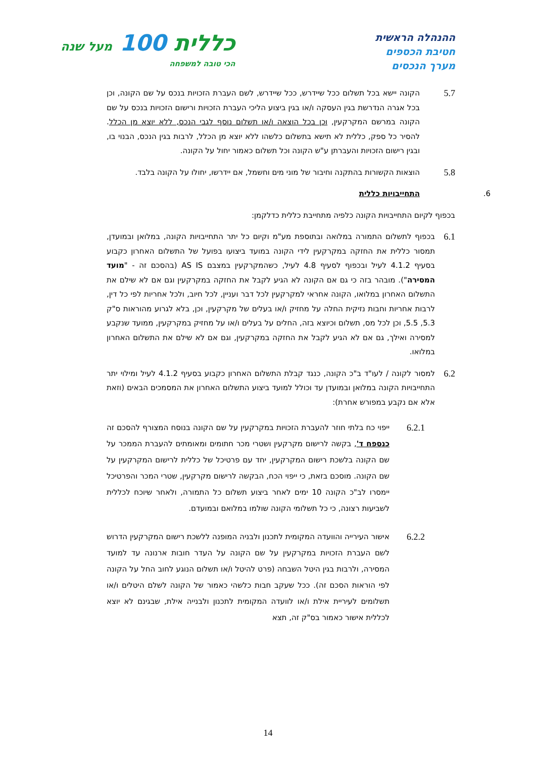ההנהלה הראשית
חטיבת הכספים
מערך הנכסים
כללית 100 מעל שנה
הכי טובה למשפחה
5.7
הקונה יישא בכל תשלום ככל שיידרש, ככל שיידרש, לשם העברת הזכויות בנכס על שם הקונה, וכן בכל אגרה הנדרשת בגין העסקה ו/או בגין ביצוע הליכי העברת הזכויות ורישום הזכויות בנכס על שם הקונה במרשם המקרקעין, וכן בכל הוצאה ו/או תשלום נוסף לגבי הנכס, ללא יוצא מן הכלל. להסיר כל ספק, כללית לא תישא בתשלום כלשהו ללא יוצא מן הכלל, לרבות בגין הנכס, הבנוי בו, ובגין רישום הזכויות והעברתן ע"ש הקונה וכל תשלום כאמור יחול על הקונה.
5.8
הוצאות הקשורות בהתקנה וחיבור של מוני מים וחשמל, אם יידרשו, יחולו על הקונה בלבד.
6. התחייבויות כללית
בכפוף לקיום התחייבויות הקונה כלפיה מתחייבת כללית כדלקמן:
6.1
בכפוף לתשלום התמורה במלואה ובתוספת מע"מ וקיום כל יתר התחייבויות הקונה, במלואן ובמועדן, תמסור כללית את החזקה במקרקעין לידי הקונה במועד ביצועו בפועל של התשלום האחרון כקבוע בסעיף 4.1.2 לעיל ובכפוף לסעיף 4.8 לעיל, כשהמקרקעין במצבם AS IS (בהסכם זה - "מועד המסירה"). מובהר בזה כי גם אם הקונה לא הגיע לקבל את החזקה במקרקעין וגם אם לא שילם את התשלום האחרון במלואו, הקונה אחראי למקרקעין לכל דבר ועניין, לכל חיוב, ולכל אחריות לפי כל דין, לרבות אחריות וחבות נזיקית החלה על מחזיק ו/או בעלים של מקרקעין, וכן, בלא לגרוע מהוראות ס"ק 5.3, 5.5, וכן לכל מס, תשלום וכיוצא בזה, החלים על בעלים ו/או על מחזיק במקרקעין, ממועד שנקבע למסירה ואילך, גם אם לא הגיע לקבל את החזקה במקרקעין, וגם אם לא שילם את התשלום האחרון במלואו.
6.2
למסור לקונה / לעו"ד ב"כ הקונה, כנגד קבלת התשלום האחרון כקבוע בסעיף 4.1.2 לעיל ומילוי יתר התחייבויות הקונה במלואן ובמועדן עד וכולל למועד ביצוע התשלום האחרון את המסמכים הבאים (וזאת אלא אם נקבע במפורש אחרת):
6.2.1
ייפוי כח בלתי חוזר להעברת הזכויות במקרקעין על שם הקונה בנוסח המצורף להסכם זה כנספח ד', בקשה לרישום מקרקעין ושטרי מכר חתומים ומאומתים להעברת הממכר על שם הקונה בלשכת רישום המקרקעין, יחד עם פרטיכל של כללית לרישום המקרקעין על שם הקונה. מוסכם בזאת, כי ייפוי הכח, הבקשה לרישום מקרקעין, שטרי המכר והפרטיכל יימסרו לב"כ הקונה 10 ימים לאחר ביצוע תשלום כל התמורה, ולאחר שיוכח לכללית לשביעות רצונה, כי כל תשלומי הקונה שולמו במלואם ובמועדם.
6.2.2
אישור העירייה והוועדה המקומית לתכנון ולבניה המופנה ללשכת רישום המקרקעין הדרוש לשם העברת הזכויות במקרקעין על שם הקונה על העדר חובות ארנונה עד למועד המסירה, ולרבות בגין היטל השבחה (פרט להיטל ו/או תשלום הנוגע לחוב החל על הקונה לפי הוראות הסכם זה). ככל שעקב חבות כלשהי כאמור של הקונה לשלם היטלים ו/או תשלומים לעיריית אילת ו/או לוועדה המקומית לתכנון ולבנייה אילת, שבגינם לא יוצא לכללית אישור כאמור בס"ק זה, תצא
14